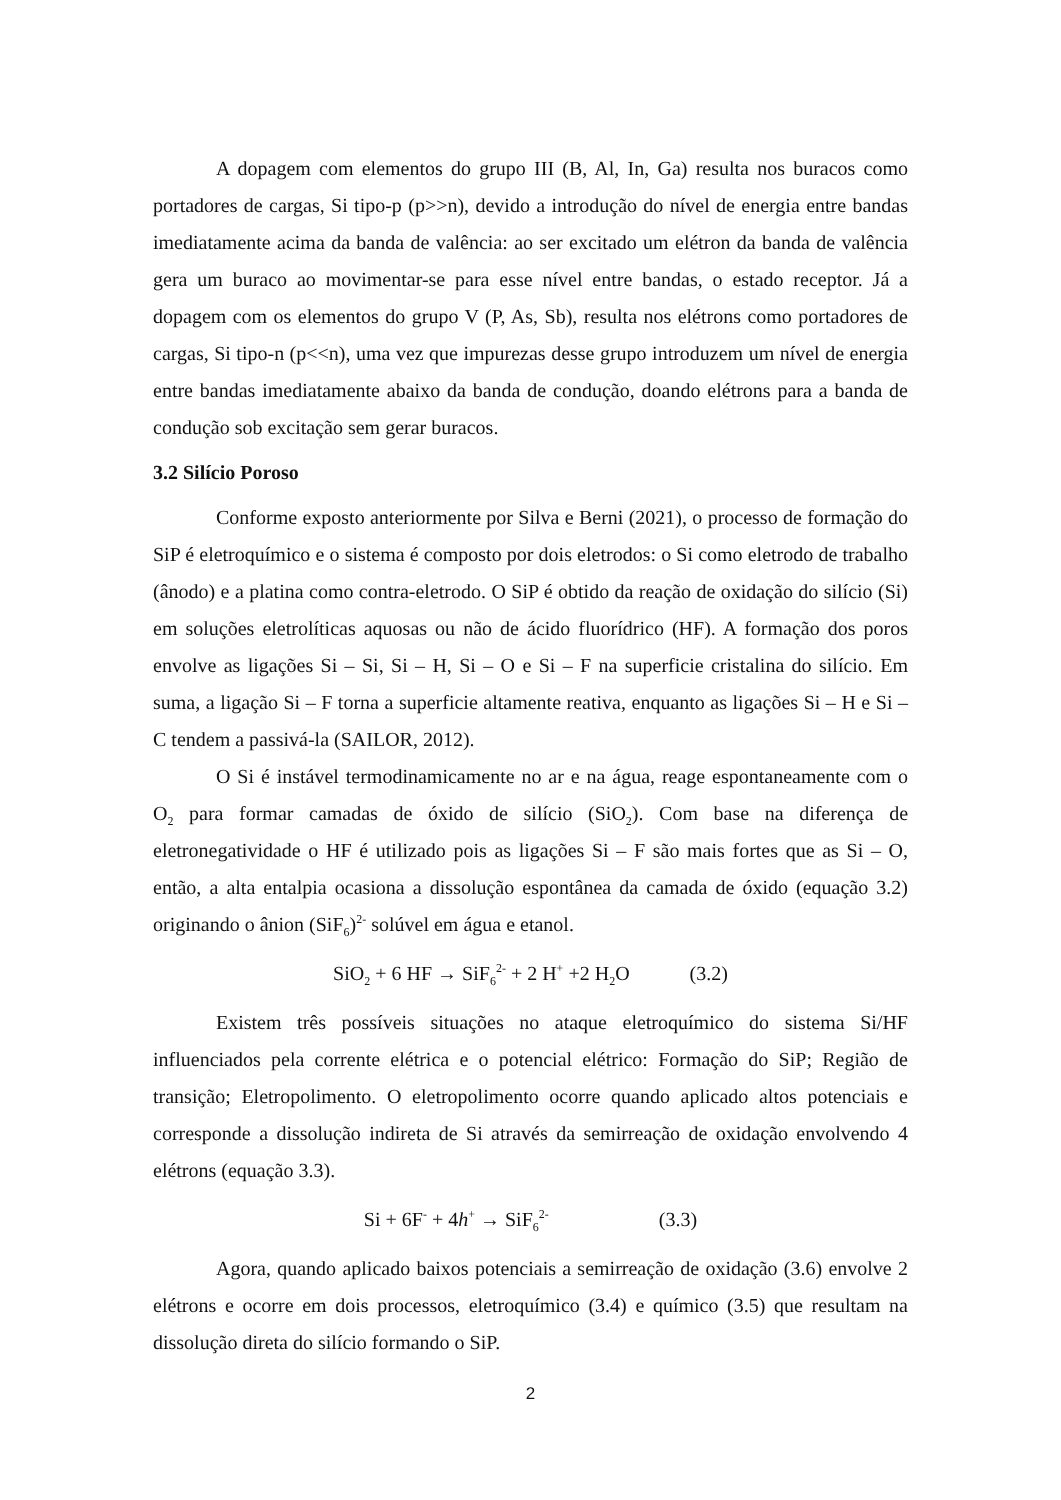A dopagem com elementos do grupo III (B, Al, In, Ga) resulta nos buracos como portadores de cargas, Si tipo-p (p>>n), devido a introdução do nível de energia entre bandas imediatamente acima da banda de valência: ao ser excitado um elétron da banda de valência gera um buraco ao movimentar-se para esse nível entre bandas, o estado receptor. Já a dopagem com os elementos do grupo V (P, As, Sb), resulta nos elétrons como portadores de cargas, Si tipo-n (p<<n), uma vez que impurezas desse grupo introduzem um nível de energia entre bandas imediatamente abaixo da banda de condução, doando elétrons para a banda de condução sob excitação sem gerar buracos.
3.2 Silício Poroso
Conforme exposto anteriormente por Silva e Berni (2021), o processo de formação do SiP é eletroquímico e o sistema é composto por dois eletrodos: o Si como eletrodo de trabalho (ânodo) e a platina como contra-eletrodo. O SiP é obtido da reação de oxidação do silício (Si) em soluções eletrolíticas aquosas ou não de ácido fluorídrico (HF). A formação dos poros envolve as ligações Si – Si, Si – H, Si – O e Si – F na superficie cristalina do silício. Em suma, a ligação Si – F torna a superficie altamente reativa, enquanto as ligações Si – H e Si – C tendem a passivá-la (SAILOR, 2012).
O Si é instável termodinamicamente no ar e na água, reage espontaneamente com o O<sub>2</sub> para formar camadas de óxido de silício (SiO<sub>2</sub>). Com base na diferença de eletronegatividade o HF é utilizado pois as ligações Si – F são mais fortes que as Si – O, então, a alta entalpia ocasiona a dissolução espontânea da camada de óxido (equação 3.2) originando o ânion (SiF<sub>6</sub>)<sup>2-</sup> solúvel em água e etanol.
SiO<sub>2</sub> + 6 HF → SiF<sub>6</sub><sup>2-</sup> + 2 H<sup>+</sup> +2 H<sub>2</sub>O (3.2)
Existem três possíveis situações no ataque eletroquímico do sistema Si/HF influenciados pela corrente elétrica e o potencial elétrico: Formação do SiP; Região de transição; Eletropolimento. O eletropolimento ocorre quando aplicado altos potenciais e corresponde a dissolução indireta de Si através da semirreação de oxidação envolvendo 4 elétrons (equação 3.3).
Si + 6F<sup>-</sup> + 4h<sup>+</sup> → SiF<sub>6</sub><sup>2-</sup> (3.3)
Agora, quando aplicado baixos potenciais a semirreação de oxidação (3.6) envolve 2 elétrons e ocorre em dois processos, eletroquímico (3.4) e químico (3.5) que resultam na dissolução direta do silício formando o SiP.
2